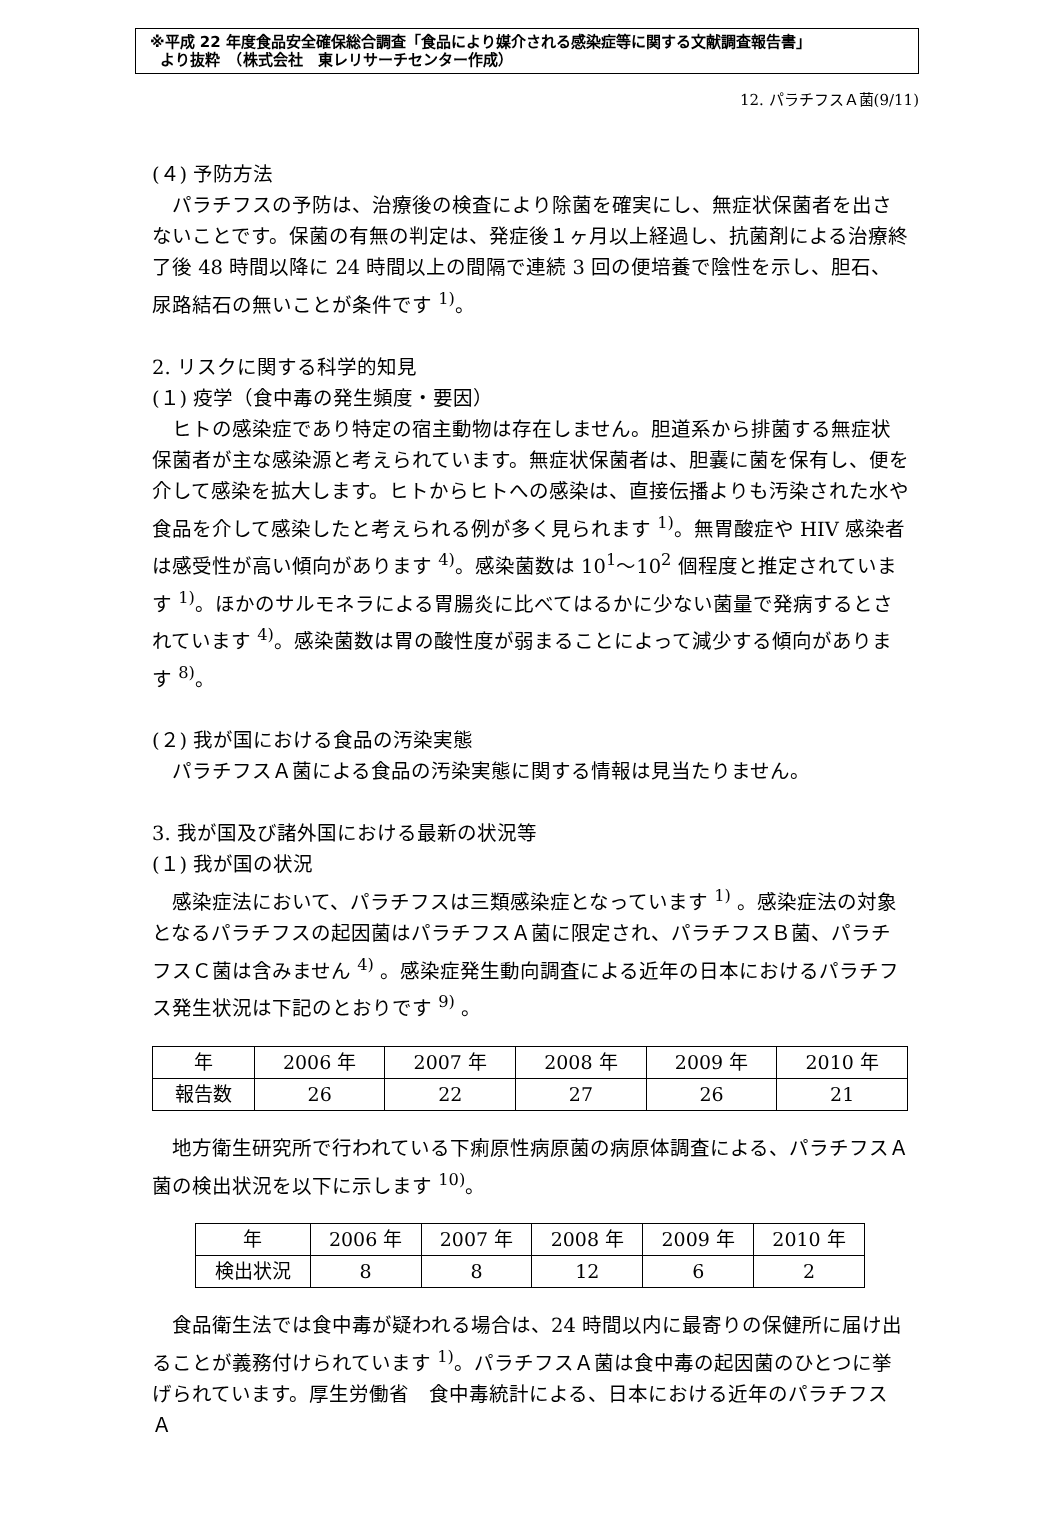※平成 22 年度食品安全確保総合調査「食品により媒介される感染症等に関する文献調査報告書」
より抜粋　（株式会社　東レリサーチセンター作成）
12. パラチフスＡ菌(9/11)
(４) 予防方法
　パラチフスの予防は、治療後の検査により除菌を確実にし、無症状保菌者を出さないことです。保菌の有無の判定は、発症後１ヶ月以上経過し、抗菌剤による治療終了後 48 時間以降に 24 時間以上の間隔で連続 3 回の便培養で陰性を示し、胆石、尿路結石の無いことが条件です <sup>1)</sup>。
2. リスクに関する科学的知見
(１) 疫学（食中毒の発生頻度・要因）
　ヒトの感染症であり特定の宿主動物は存在しません。胆道系から排菌する無症状保菌者が主な感染源と考えられています。無症状保菌者は、胆嚢に菌を保有し、便を介して感染を拡大します。ヒトからヒトへの感染は、直接伝播よりも汚染された水や食品を介して感染したと考えられる例が多く見られます <sup>1)</sup>。無胃酸症や HIV 感染者は感受性が高い傾向があります <sup>4)</sup>。感染菌数は 10<sup>1</sup>～10<sup>2</sup> 個程度と推定されています <sup>1)</sup>。ほかのサルモネラによる胃腸炎に比べてはるかに少ない菌量で発病するとされています <sup>4)</sup>。感染菌数は胃の酸性度が弱まることによって減少する傾向があります <sup>8)</sup>。
(２) 我が国における食品の汚染実態
　パラチフスＡ菌による食品の汚染実態に関する情報は見当たりません。
3. 我が国及び諸外国における最新の状況等
(１) 我が国の状況
　感染症法において、パラチフスは三類感染症となっています <sup>1)</sup> 。感染症法の対象となるパラチフスの起因菌はパラチフスＡ菌に限定され、パラチフスＢ菌、パラチフスＣ菌は含みません <sup>4)</sup> 。感染症発生動向調査による近年の日本におけるパラチフス発生状況は下記のとおりです <sup>9)</sup> 。
| 年 | 2006 年 | 2007 年 | 2008 年 | 2009 年 | 2010 年 |
| 報告数 | 26 | 22 | 27 | 26 | 21 |
　地方衛生研究所で行われている下痢原性病原菌の病原体調査による、パラチフスＡ菌の検出状況を以下に示します <sup>10)</sup>。
| 年 | 2006 年 | 2007 年 | 2008 年 | 2009 年 | 2010 年 |
| 検出状況 | 8 | 8 | 12 | 6 | 2 |
　食品衛生法では食中毒が疑われる場合は、24 時間以内に最寄りの保健所に届け出ることが義務付けられています <sup>1)</sup>。パラチフスＡ菌は食中毒の起因菌のひとつに挙げられています。厚生労働省　食中毒統計による、日本における近年のパラチフス Ａ